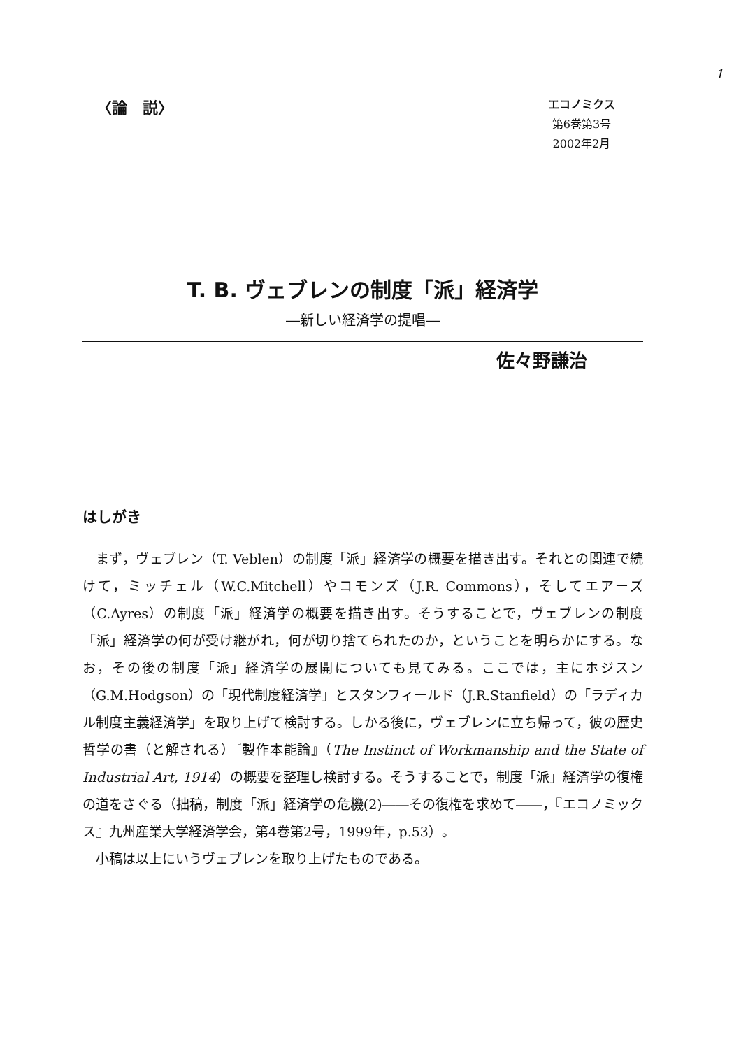1
〈論　説〉
エコノミクス
第6巻第3号
2002年2月
T. B. ヴェブレンの制度「派」経済学
―新しい経済学の提唱―
佐々野謙治
はしがき
まず，ヴェブレン（T. Veblen）の制度「派」経済学の概要を描き出す。それとの関連で続けて，ミッチェル（W.C.Mitchell）やコモンズ（J.R. Commons），そしてエアーズ（C.Ayres）の制度「派」経済学の概要を描き出す。そうすることで，ヴェブレンの制度「派」経済学の何が受け継がれ，何が切り捨てられたのか，ということを明らかにする。なお，その後の制度「派」経済学の展開についても見てみる。ここでは，主にホジスン（G.M.Hodgson）の「現代制度経済学」とスタンフィールド（J.R.Stanfield）の「ラディカル制度主義経済学」を取り上げて検討する。しかる後に，ヴェブレンに立ち帰って，彼の歴史哲学の書（と解される）『製作本能論』（The Instinct of Workmanship and the State of Industrial Art, 1914）の概要を整理し検討する。そうすることで，制度「派」経済学の復権の道をさぐる（拙稿，制度「派」経済学の危機(2)――その復権を求めて――，『エコノミックス』九州産業大学経済学会，第4巻第2号，1999年，p.53）。
小稿は以上にいうヴェブレンを取り上げたものである。